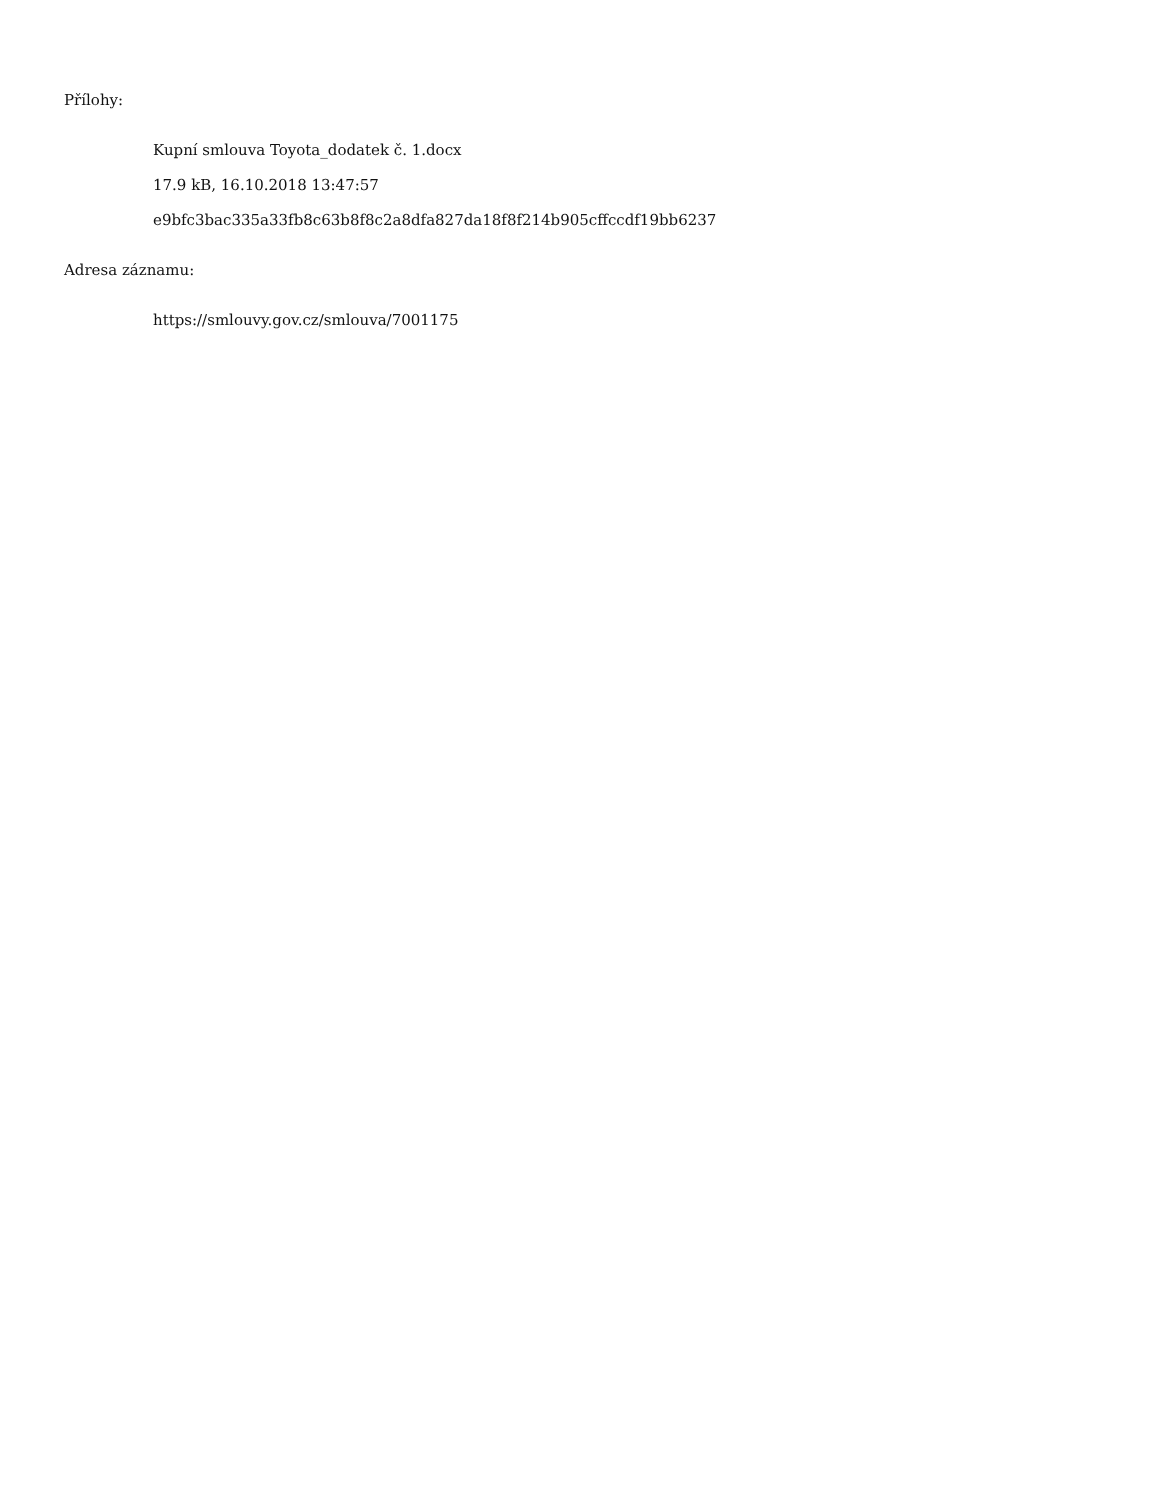Přílohy:
Kupní smlouva Toyota_dodatek č. 1.docx
17.9 kB, 16.10.2018 13:47:57
e9bfc3bac335a33fb8c63b8f8c2a8dfa827da18f8f214b905cffccdf19bb6237
Adresa záznamu:
https://smlouvy.gov.cz/smlouva/7001175